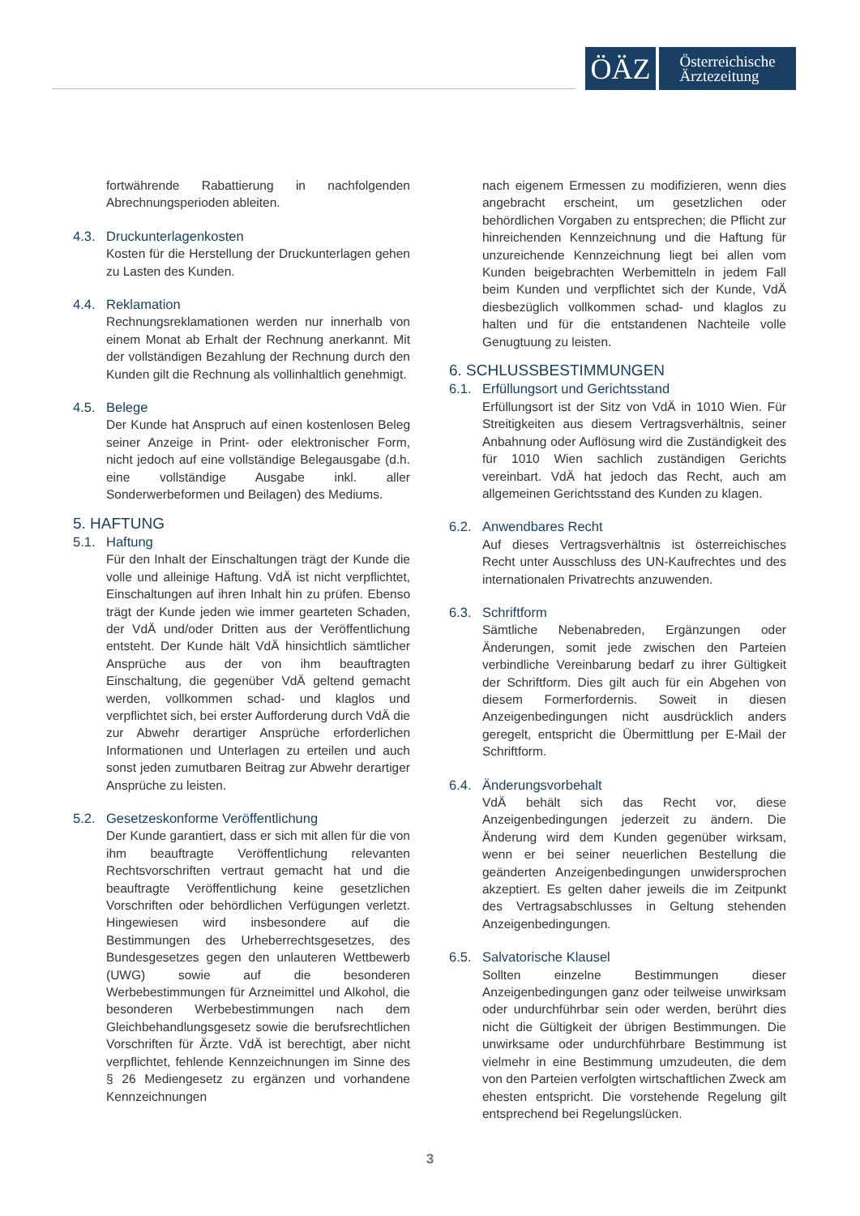ÖÄZ
Österreichische
Ärztezeitung
fortwährende Rabattierung in nachfolgenden Abrechnungsperioden ableiten.
4.3. Druckunterlagenkosten
Kosten für die Herstellung der Druckunterlagen gehen zu Lasten des Kunden.
4.4. Reklamation
Rechnungsreklamationen werden nur innerhalb von einem Monat ab Erhalt der Rechnung anerkannt. Mit der vollständigen Bezahlung der Rechnung durch den Kunden gilt die Rechnung als vollinhaltlich genehmigt.
4.5. Belege
Der Kunde hat Anspruch auf einen kostenlosen Beleg seiner Anzeige in Print- oder elektronischer Form, nicht jedoch auf eine vollständige Belegausgabe (d.h. eine vollständige Ausgabe inkl. aller Sonderwerbeformen und Beilagen) des Mediums.
5. HAFTUNG
5.1. Haftung
Für den Inhalt der Einschaltungen trägt der Kunde die volle und alleinige Haftung. VdÄ ist nicht verpflichtet, Einschaltungen auf ihren Inhalt hin zu prüfen. Ebenso trägt der Kunde jeden wie immer gearteten Schaden, der VdÄ und/oder Dritten aus der Veröffentlichung entsteht. Der Kunde hält VdÄ hinsichtlich sämtlicher Ansprüche aus der von ihm beauftragten Einschaltung, die gegenüber VdÄ geltend gemacht werden, vollkommen schad- und klaglos und verpflichtet sich, bei erster Aufforderung durch VdÄ die zur Abwehr derartiger Ansprüche erforderlichen Informationen und Unterlagen zu erteilen und auch sonst jeden zumutbaren Beitrag zur Abwehr derartiger Ansprüche zu leisten.
5.2. Gesetzeskonforme Veröffentlichung
Der Kunde garantiert, dass er sich mit allen für die von ihm beauftragte Veröffentlichung relevanten Rechtsvorschriften vertraut gemacht hat und die beauftragte Veröffentlichung keine gesetzlichen Vorschriften oder behördlichen Verfügungen verletzt. Hingewiesen wird insbesondere auf die Bestimmungen des Urheberrechtsgesetzes, des Bundesgesetzes gegen den unlauteren Wettbewerb (UWG) sowie auf die besonderen Werbebestimmungen für Arzneimittel und Alkohol, die besonderen Werbebestimmungen nach dem Gleichbehandlungsgesetz sowie die berufsrechtlichen Vorschriften für Ärzte. VdÄ ist berechtigt, aber nicht verpflichtet, fehlende Kennzeichnungen im Sinne des § 26 Mediengesetz zu ergänzen und vorhandene Kennzeichnungen
nach eigenem Ermessen zu modifizieren, wenn dies angebracht erscheint, um gesetzlichen oder behördlichen Vorgaben zu entsprechen; die Pflicht zur hinreichenden Kennzeichnung und die Haftung für unzureichende Kennzeichnung liegt bei allen vom Kunden beigebrachten Werbemitteln in jedem Fall beim Kunden und verpflichtet sich der Kunde, VdÄ diesbezüglich vollkommen schad- und klaglos zu halten und für die entstandenen Nachteile volle Genugtuung zu leisten.
6. SCHLUSSBESTIMMUNGEN
6.1. Erfüllungsort und Gerichtsstand
Erfüllungsort ist der Sitz von VdÄ in 1010 Wien. Für Streitigkeiten aus diesem Vertragsverhältnis, seiner Anbahnung oder Auflösung wird die Zuständigkeit des für 1010 Wien sachlich zuständigen Gerichts vereinbart. VdÄ hat jedoch das Recht, auch am allgemeinen Gerichtsstand des Kunden zu klagen.
6.2. Anwendbares Recht
Auf dieses Vertragsverhältnis ist österreichisches Recht unter Ausschluss des UN-Kaufrechtes und des internationalen Privatrechts anzuwenden.
6.3. Schriftform
Sämtliche Nebenabreden, Ergänzungen oder Änderungen, somit jede zwischen den Parteien verbindliche Vereinbarung bedarf zu ihrer Gültigkeit der Schriftform. Dies gilt auch für ein Abgehen von diesem Formerfordernis. Soweit in diesen Anzeigenbedingungen nicht ausdrücklich anders geregelt, entspricht die Übermittlung per E-Mail der Schriftform.
6.4. Änderungsvorbehalt
VdÄ behält sich das Recht vor, diese Anzeigenbedingungen jederzeit zu ändern. Die Änderung wird dem Kunden gegenüber wirksam, wenn er bei seiner neuerlichen Bestellung die geänderten Anzeigenbedingungen unwidersprochen akzeptiert. Es gelten daher jeweils die im Zeitpunkt des Vertragsabschlusses in Geltung stehenden Anzeigenbedingungen.
6.5. Salvatorische Klausel
Sollten einzelne Bestimmungen dieser Anzeigenbedingungen ganz oder teilweise unwirksam oder undurchführbar sein oder werden, berührt dies nicht die Gültigkeit der übrigen Bestimmungen. Die unwirksame oder undurchführbare Bestimmung ist vielmehr in eine Bestimmung umzudeuten, die dem von den Parteien verfolgten wirtschaftlichen Zweck am ehesten entspricht. Die vorstehende Regelung gilt entsprechend bei Regelungslücken.
3